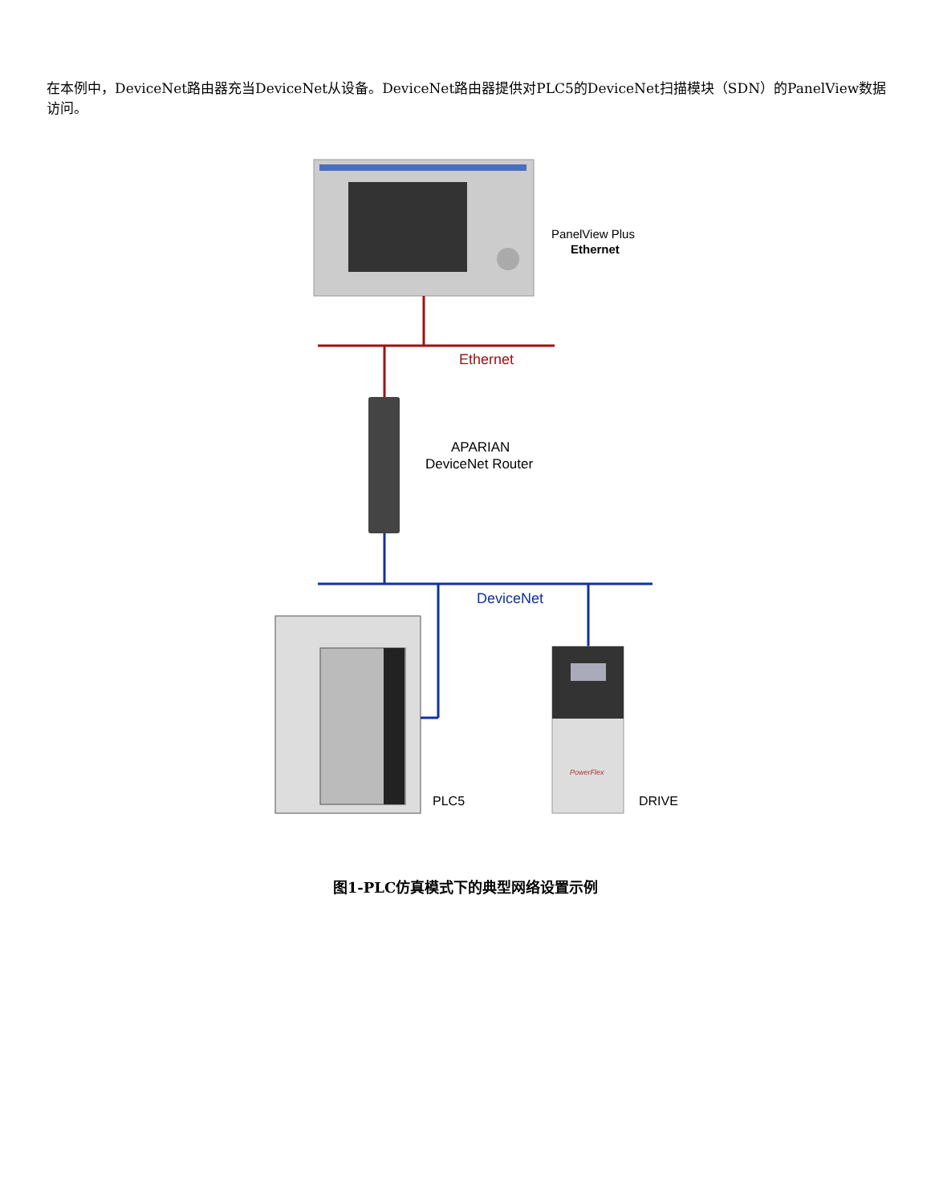在本例中，DeviceNet路由器充当DeviceNet从设备。DeviceNet路由器提供对PLC5的DeviceNet扫描模块（SDN）的PanelView数据访问。
PanelView Plus
Ethernet
Ethernet
APARIAN
DeviceNet Router
DeviceNet
PowerFlex
PLC5
DRIVE
图1-PLC仿真模式下的典型网络设置示例